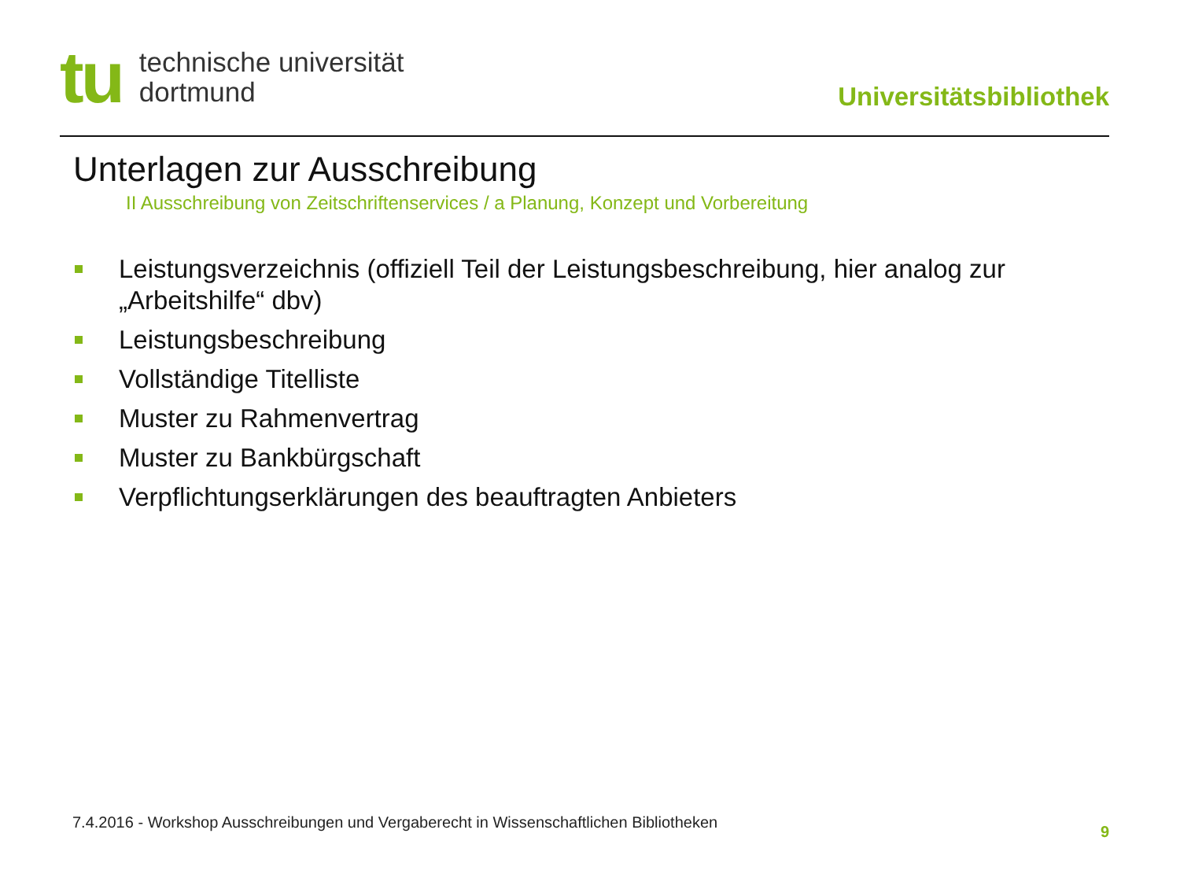tu
technische universität
dortmund
Universitätsbibliothek
Unterlagen zur Ausschreibung
II Ausschreibung von Zeitschriftenservices / a Planung, Konzept und Vorbereitung
Leistungsverzeichnis (offiziell Teil der Leistungsbeschreibung, hier analog zur „Arbeitshilfe“ dbv)
Leistungsbeschreibung
Vollständige Titelliste
Muster zu Rahmenvertrag
Muster zu Bankbürgschaft
Verpflichtungserklärungen des beauftragten Anbieters
7.4.2016 - Workshop Ausschreibungen und Vergaberecht in Wissenschaftlichen Bibliotheken
9